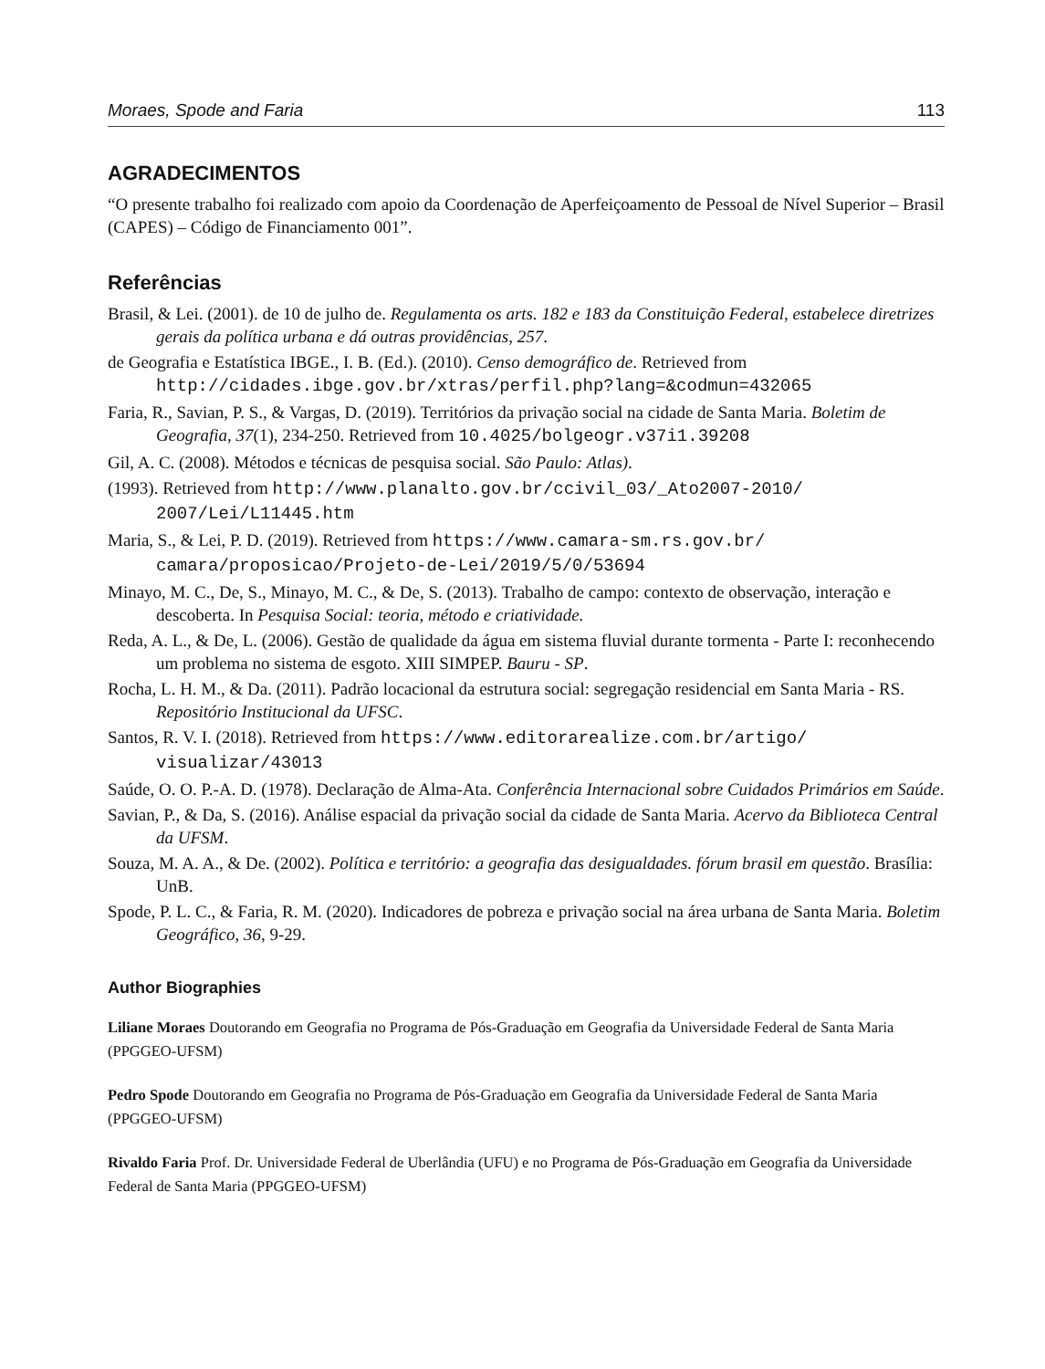Moraes, Spode and Faria 113
AGRADECIMENTOS
“O presente trabalho foi realizado com apoio da Coordenação de Aperfeiçoamento de Pessoal de Nível Superior – Brasil (CAPES) – Código de Financiamento 001”.
Referências
Brasil, & Lei. (2001). de 10 de julho de. Regulamenta os arts. 182 e 183 da Constituição Federal, estabelece diretrizes gerais da política urbana e dá outras providências, 257.
de Geografia e Estatística IBGE., I. B. (Ed.). (2010). Censo demográfico de. Retrieved from http://cidades.ibge.gov.br/xtras/perfil.php?lang=&codmun=432065
Faria, R., Savian, P. S., & Vargas, D. (2019). Territórios da privação social na cidade de Santa Maria. Boletim de Geografia, 37(1), 234-250. Retrieved from 10.4025/bolgeogr.v37i1.39208
Gil, A. C. (2008). Métodos e técnicas de pesquisa social. São Paulo: Atlas).
(1993). Retrieved from http://www.planalto.gov.br/ccivil_03/_Ato2007-2010/ 2007/Lei/L11445.htm
Maria, S., & Lei, P. D. (2019). Retrieved from https://www.camara-sm.rs.gov.br/ camara/proposicao/Projeto-de-Lei/2019/5/0/53694
Minayo, M. C., De, S., Minayo, M. C., & De, S. (2013). Trabalho de campo: contexto de observação, interação e descoberta. In Pesquisa Social: teoria, método e criatividade.
Reda, A. L., & De, L. (2006). Gestão de qualidade da água em sistema fluvial durante tormenta - Parte I: reconhecendo um problema no sistema de esgoto. XIII SIMPEP. Bauru - SP.
Rocha, L. H. M., & Da. (2011). Padrão locacional da estrutura social: segregação residencial em Santa Maria - RS. Repositório Institucional da UFSC.
Santos, R. V. I. (2018). Retrieved from https://www.editorarealize.com.br/artigo/ visualizar/43013
Saúde, O. O. P.-A. D. (1978). Declaração de Alma-Ata. Conferência Internacional sobre Cuidados Primários em Saúde.
Savian, P., & Da, S. (2016). Análise espacial da privação social da cidade de Santa Maria. Acervo da Biblioteca Central da UFSM.
Souza, M. A. A., & De. (2002). Política e território: a geografia das desigualdades. fórum brasil em questão. Brasília: UnB.
Spode, P. L. C., & Faria, R. M. (2020). Indicadores de pobreza e privação social na área urbana de Santa Maria. Boletim Geográfico, 36, 9-29.
Author Biographies
Liliane Moraes Doutorando em Geografia no Programa de Pós-Graduação em Geografia da Universidade Federal de Santa Maria (PPGGEO-UFSM)
Pedro Spode Doutorando em Geografia no Programa de Pós-Graduação em Geografia da Universidade Federal de Santa Maria (PPGGEO-UFSM)
Rivaldo Faria Prof. Dr. Universidade Federal de Uberlândia (UFU) e no Programa de Pós-Graduação em Geografia da Universidade Federal de Santa Maria (PPGGEO-UFSM)